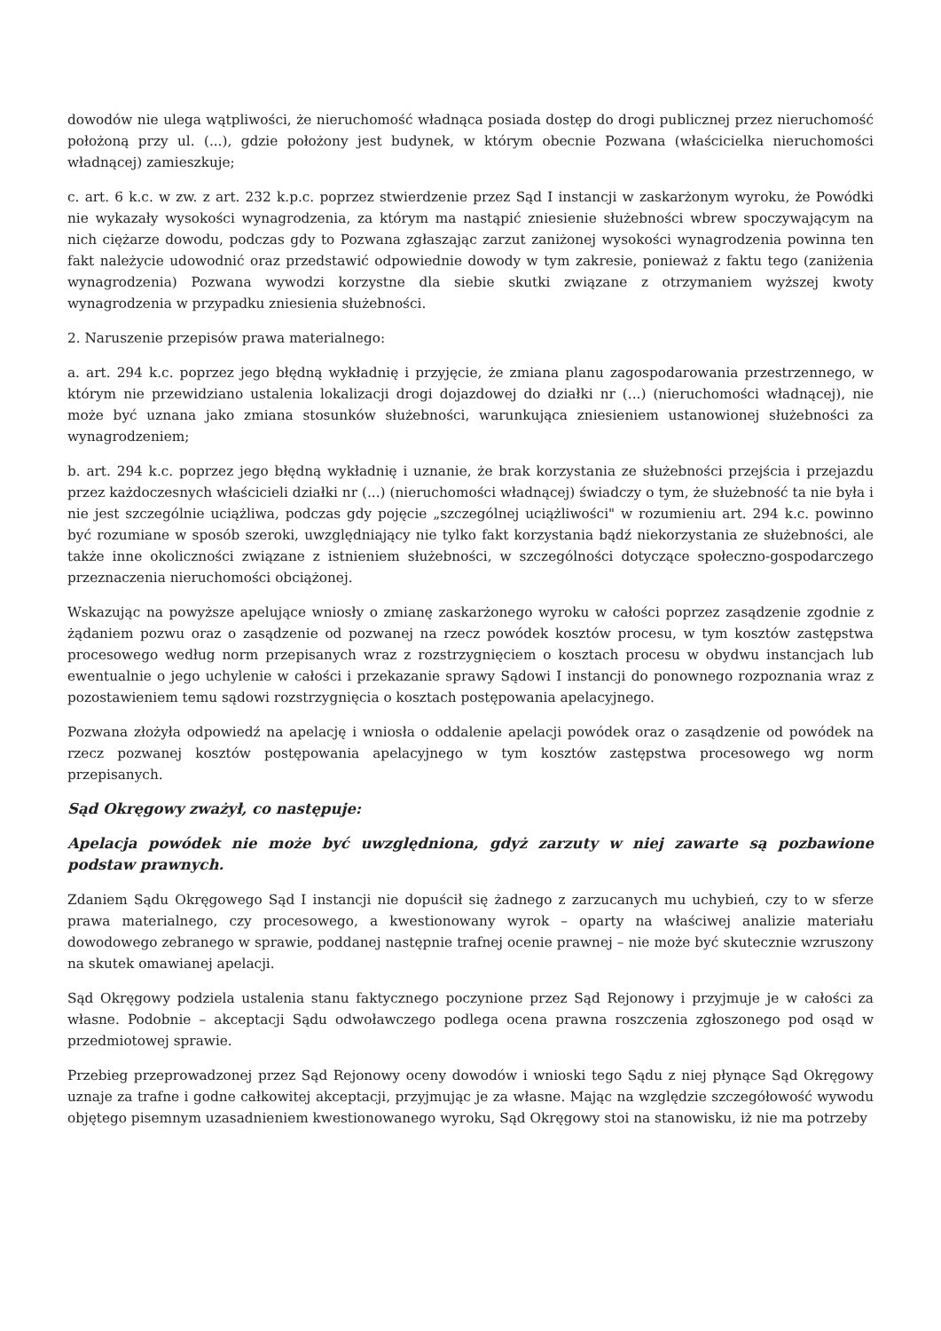dowodów nie ulega wątpliwości, że nieruchomość władnąca posiada dostęp do drogi publicznej przez nieruchomość położoną przy ul. (...), gdzie położony jest budynek, w którym obecnie Pozwana (właścicielka nieruchomości władnącej) zamieszkuje;
c. art. 6 k.c. w zw. z art. 232 k.p.c. poprzez stwierdzenie przez Sąd I instancji w zaskarżonym wyroku, że Powódki nie wykazały wysokości wynagrodzenia, za którym ma nastąpić zniesienie służebności wbrew spoczywającym na nich ciężarze dowodu, podczas gdy to Pozwana zgłaszając zarzut zaniżonej wysokości wynagrodzenia powinna ten fakt należycie udowodnić oraz przedstawić odpowiednie dowody w tym zakresie, ponieważ z faktu tego (zaniżenia wynagrodzenia) Pozwana wywodzi korzystne dla siebie skutki związane z otrzymaniem wyższej kwoty wynagrodzenia w przypadku zniesienia służebności.
2. Naruszenie przepisów prawa materialnego:
a. art. 294 k.c. poprzez jego błędną wykładnię i przyjęcie, że zmiana planu zagospodarowania przestrzennego, w którym nie przewidziano ustalenia lokalizacji drogi dojazdowej do działki nr (...) (nieruchomości władnącej), nie może być uznana jako zmiana stosunków służebności, warunkująca zniesieniem ustanowionej służebności za wynagrodzeniem;
b. art. 294 k.c. poprzez jego błędną wykładnię i uznanie, że brak korzystania ze służebności przejścia i przejazdu przez każdoczesnych właścicieli działki nr (...) (nieruchomości władnącej) świadczy o tym, że służebność ta nie była i nie jest szczególnie uciążliwa, podczas gdy pojęcie „szczególnej uciążliwości" w rozumieniu art. 294 k.c. powinno być rozumiane w sposób szeroki, uwzględniający nie tylko fakt korzystania bądź niekorzystania ze służebności, ale także inne okoliczności związane z istnieniem służebności, w szczególności dotyczące społeczno-gospodarczego przeznaczenia nieruchomości obciążonej.
Wskazując na powyższe apelujące wniosły o zmianę zaskarżonego wyroku w całości poprzez zasądzenie zgodnie z żądaniem pozwu oraz o zasądzenie od pozwanej na rzecz powódek kosztów procesu, w tym kosztów zastępstwa procesowego według norm przepisanych wraz z rozstrzygnięciem o kosztach procesu w obydwu instancjach lub ewentualnie o jego uchylenie w całości i przekazanie sprawy Sądowi I instancji do ponownego rozpoznania wraz z pozostawieniem temu sądowi rozstrzygnięcia o kosztach postępowania apelacyjnego.
Pozwana złożyła odpowiedź na apelację i wniosła o oddalenie apelacji powódek oraz o zasądzenie od powódek na rzecz pozwanej kosztów postępowania apelacyjnego w tym kosztów zastępstwa procesowego wg norm przepisanych.
Sąd Okręgowy zważył, co następuje:
Apelacja powódek nie może być uwzględniona, gdyż zarzuty w niej zawarte są pozbawione podstaw prawnych.
Zdaniem Sądu Okręgowego Sąd I instancji nie dopuścił się żadnego z zarzucanych mu uchybień, czy to w sferze prawa materialnego, czy procesowego, a kwestionowany wyrok – oparty na właściwej analizie materiału dowodowego zebranego w sprawie, poddanej następnie trafnej ocenie prawnej – nie może być skutecznie wzruszony na skutek omawianej apelacji.
Sąd Okręgowy podziela ustalenia stanu faktycznego poczynione przez Sąd Rejonowy i przyjmuje je w całości za własne. Podobnie – akceptacji Sądu odwoławczego podlega ocena prawna roszczenia zgłoszonego pod osąd w przedmiotowej sprawie.
Przebieg przeprowadzonej przez Sąd Rejonowy oceny dowodów i wnioski tego Sądu z niej płynące Sąd Okręgowy uznaje za trafne i godne całkowitej akceptacji, przyjmując je za własne. Mając na względzie szczegółowość wywodu objętego pisemnym uzasadnieniem kwestionowanego wyroku, Sąd Okręgowy stoi na stanowisku, iż nie ma potrzeby